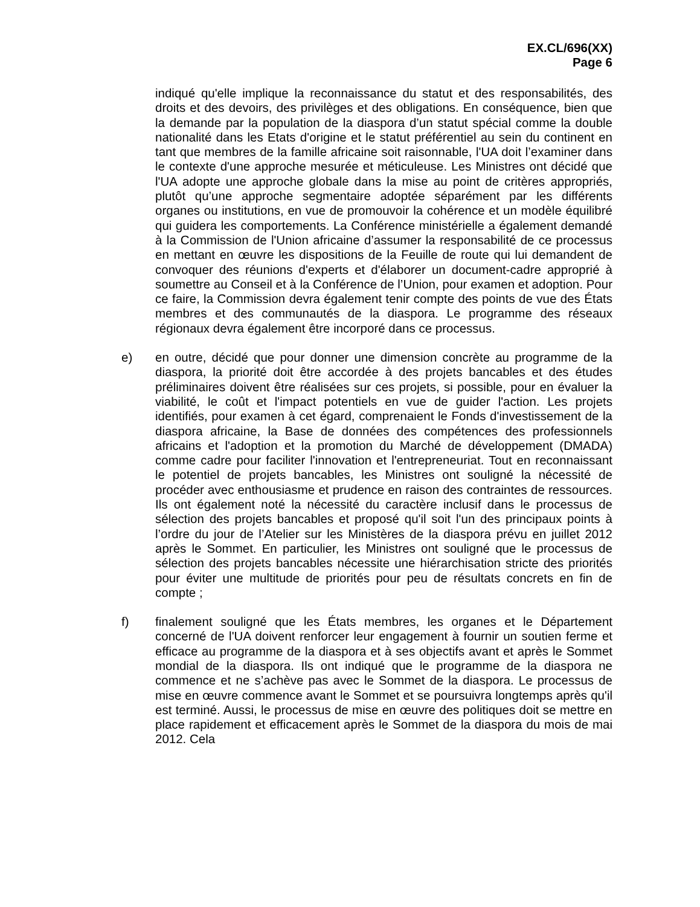EX.CL/696(XX)
Page 6
indiqué qu'elle implique la reconnaissance du statut et des responsabilités, des droits et des devoirs, des privilèges et des obligations. En conséquence, bien que la demande par la population de la diaspora d’un statut spécial comme la double nationalité dans les Etats d'origine et le statut préférentiel au sein du continent en tant que membres de la famille africaine soit raisonnable, l'UA doit l’examiner dans le contexte d'une approche mesurée et méticuleuse. Les Ministres ont décidé que l'UA adopte une approche globale dans la mise au point de critères appropriés, plutôt qu’une approche segmentaire adoptée séparément par les différents organes ou institutions, en vue de promouvoir la cohérence et un modèle équilibré qui guidera les comportements. La Conférence ministérielle a également demandé à la Commission de l'Union africaine d’assumer la responsabilité de ce processus en mettant en œuvre les dispositions de la Feuille de route qui lui demandent de convoquer des réunions d'experts et d'élaborer un document-cadre approprié à soumettre au Conseil et à la Conférence de l’Union, pour examen et adoption. Pour ce faire, la Commission devra également tenir compte des points de vue des États membres et des communautés de la diaspora. Le programme des réseaux régionaux devra également être incorporé dans ce processus.
e) en outre, décidé que pour donner une dimension concrète au programme de la diaspora, la priorité doit être accordée à des projets bancables et des études préliminaires doivent être réalisées sur ces projets, si possible, pour en évaluer la viabilité, le coût et l'impact potentiels en vue de guider l'action. Les projets identifiés, pour examen à cet égard, comprenaient le Fonds d'investissement de la diaspora africaine, la Base de données des compétences des professionnels africains et l'adoption et la promotion du Marché de développement (DMADA) comme cadre pour faciliter l'innovation et l'entrepreneuriat. Tout en reconnaissant le potentiel de projets bancables, les Ministres ont souligné la nécessité de procéder avec enthousiasme et prudence en raison des contraintes de ressources. Ils ont également noté la nécessité du caractère inclusif dans le processus de sélection des projets bancables et proposé qu'il soit l'un des principaux points à l’ordre du jour de l’Atelier sur les Ministères de la diaspora prévu en juillet 2012 après le Sommet. En particulier, les Ministres ont souligné que le processus de sélection des projets bancables nécessite une hiérarchisation stricte des priorités pour éviter une multitude de priorités pour peu de résultats concrets en fin de compte ;
f) finalement souligné que les États membres, les organes et le Département concerné de l'UA doivent renforcer leur engagement à fournir un soutien ferme et efficace au programme de la diaspora et à ses objectifs avant et après le Sommet mondial de la diaspora. Ils ont indiqué que le programme de la diaspora ne commence et ne s’achève pas avec le Sommet de la diaspora. Le processus de mise en œuvre commence avant le Sommet et se poursuivra longtemps après qu'il est terminé. Aussi, le processus de mise en œuvre des politiques doit se mettre en place rapidement et efficacement après le Sommet de la diaspora du mois de mai 2012. Cela